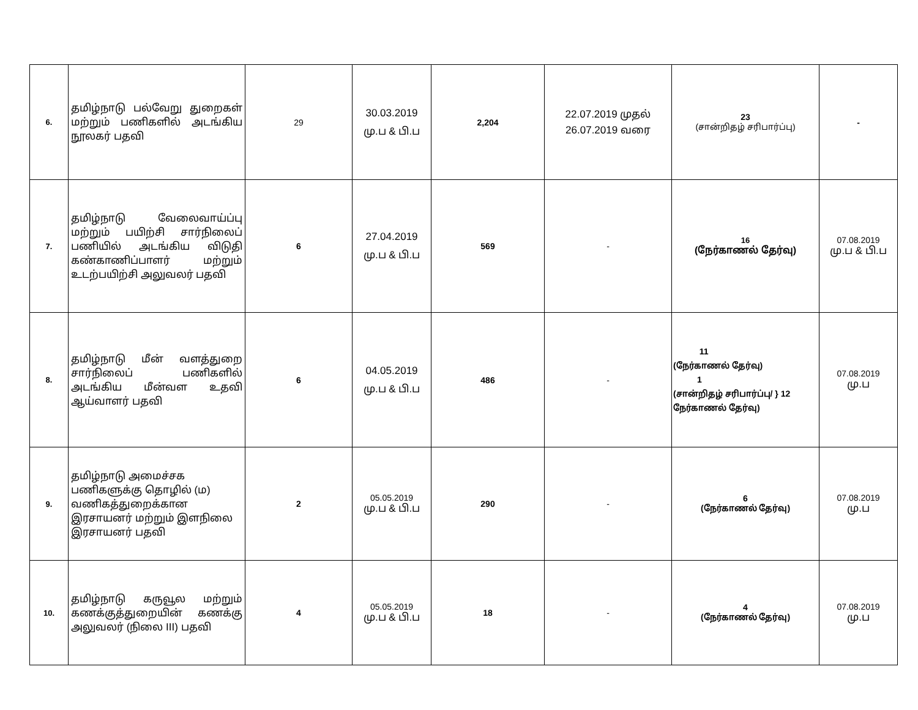| 6. | தமிழ்நாடு பல்வேறு துறைகள் மற்றும் பணிகளில் அடங்கிய நூலகர் பதவி | 29 | 30.03.2019 மு.ப & பி.ப | 2,204 | 22.07.2019 முதல் 26.07.2019 வரை | 23 (சான்றிதழ் சரிபார்ப்பு) | - |
| 7. | தமிழ்நாடு வேலைவாய்ப்பு மற்றும் பயிற்சி சார்நிலைப் பணியில் அடங்கிய விடுதி கண்காணிப்பாளர் மற்றும் உடற்பயிற்சி அலுவலர் பதவி | 6 | 27.04.2019 மு.ப & பி.ப | 569 | - | 16 (நேர்காணல் தேர்வு) | 07.08.2019 மு.ப & பி.ப |
| 8. | தமிழ்நாடு மீன் வளத்துறை சார்நிலைப் பணிகளில் அடங்கிய மீன்வள உதவி ஆய்வாளர் பதவி | 6 | 04.05.2019 மு.ப & பி.ப | 486 | - | 11 (நேர்காணல் தேர்வு) 1 (சான்றிதழ் சரிபார்ப்பு/ } 12 நேர்காணல் தேர்வு) | 07.08.2019 மு.ப |
| 9. | தமிழ்நாடு அமைச்சக பணிகளுக்கு தொழில் (ம) வணிகத்துறைக்கான இரசாயனர் மற்றும் இளநிலை இரசாயனர் பதவி | 2 | 05.05.2019 மு.ப & பி.ப | 290 | - | 6 (நேர்காணல் தேர்வு) | 07.08.2019 மு.ப |
| 10. | தமிழ்நாடு கருவூல மற்றும் கணக்குத்துறையின் கணக்கு அலுவலர் (நிலை III) பதவி | 4 | 05.05.2019 மு.ப & பி.ப | 18 | - | 4 (நேர்காணல் தேர்வு) | 07.08.2019 மு.ப |